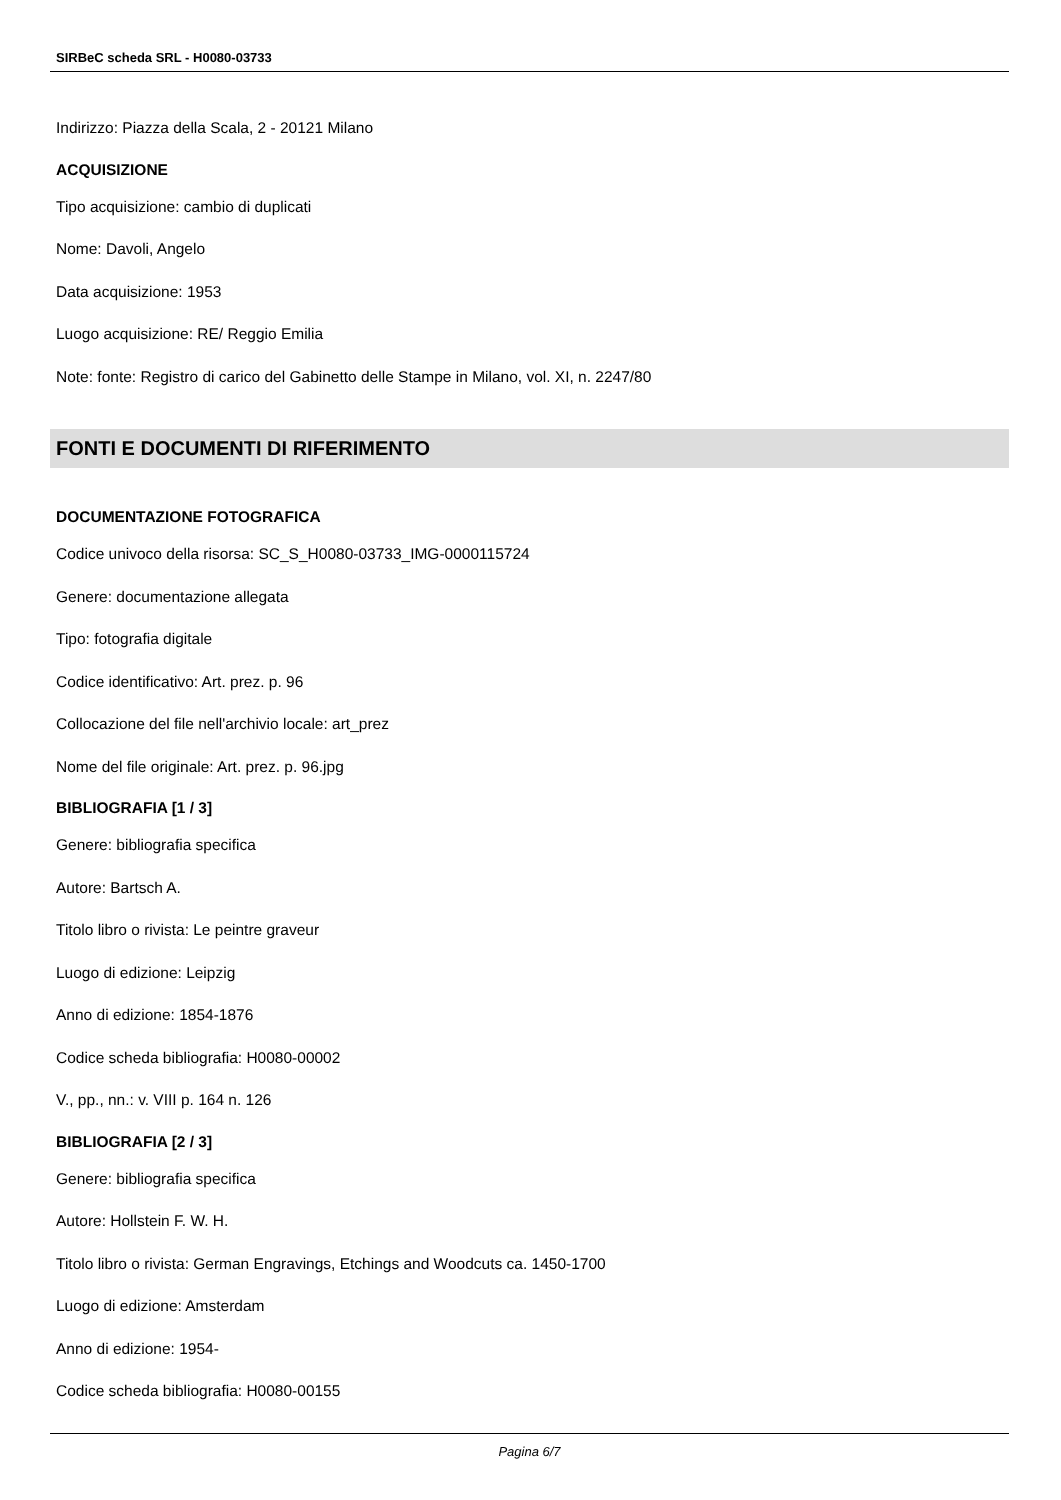SIRBeC scheda SRL - H0080-03733
Indirizzo: Piazza della Scala, 2 - 20121 Milano
ACQUISIZIONE
Tipo acquisizione: cambio di duplicati
Nome: Davoli, Angelo
Data acquisizione: 1953
Luogo acquisizione: RE/ Reggio Emilia
Note: fonte: Registro di carico del Gabinetto delle Stampe in Milano, vol. XI, n. 2247/80
FONTI E DOCUMENTI DI RIFERIMENTO
DOCUMENTAZIONE FOTOGRAFICA
Codice univoco della risorsa: SC_S_H0080-03733_IMG-0000115724
Genere: documentazione allegata
Tipo: fotografia digitale
Codice identificativo: Art. prez. p. 96
Collocazione del file nell'archivio locale: art_prez
Nome del file originale: Art. prez. p. 96.jpg
BIBLIOGRAFIA [1 / 3]
Genere: bibliografia specifica
Autore: Bartsch A.
Titolo libro o rivista: Le peintre graveur
Luogo di edizione: Leipzig
Anno di edizione: 1854-1876
Codice scheda bibliografia: H0080-00002
V., pp., nn.: v. VIII p. 164 n. 126
BIBLIOGRAFIA [2 / 3]
Genere: bibliografia specifica
Autore: Hollstein F. W. H.
Titolo libro o rivista: German Engravings, Etchings and Woodcuts ca. 1450-1700
Luogo di edizione: Amsterdam
Anno di edizione: 1954-
Codice scheda bibliografia: H0080-00155
Pagina 6/7